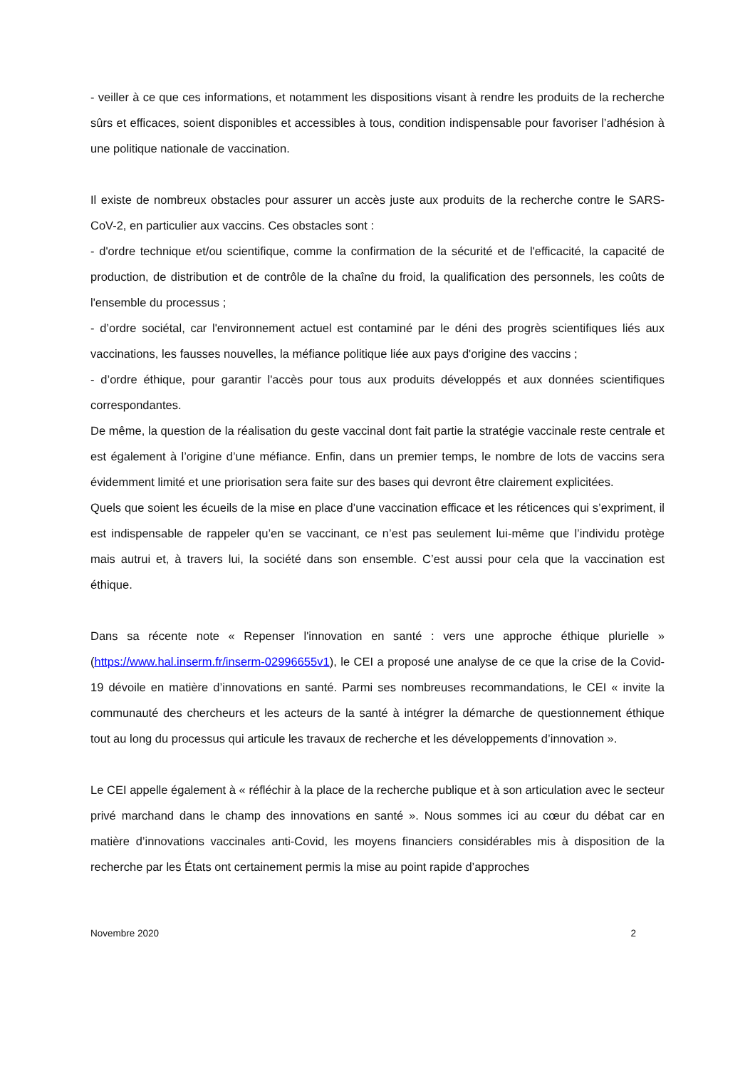- veiller à ce que ces informations, et notamment les dispositions visant à rendre les produits de la recherche sûrs et efficaces, soient disponibles et accessibles à tous, condition indispensable pour favoriser l’adhésion à une politique nationale de vaccination.
Il existe de nombreux obstacles pour assurer un accès juste aux produits de la recherche contre le SARS-CoV-2, en particulier aux vaccins. Ces obstacles sont :
- d'ordre technique et/ou scientifique, comme la confirmation de la sécurité et de l'efficacité, la capacité de production, de distribution et de contrôle de la chaîne du froid, la qualification des personnels, les coûts de l'ensemble du processus ;
- d’ordre sociétal, car l'environnement actuel est contaminé par le déni des progrès scientifiques liés aux vaccinations, les fausses nouvelles, la méfiance politique liée aux pays d'origine des vaccins ;
- d’ordre éthique, pour garantir l'accès pour tous aux produits développés et aux données scientifiques correspondantes.
De même, la question de la réalisation du geste vaccinal dont fait partie la stratégie vaccinale reste centrale et est également à l’origine d’une méfiance. Enfin, dans un premier temps, le nombre de lots de vaccins sera évidemment limité et une priorisation sera faite sur des bases qui devront être clairement explicitées.
Quels que soient les écueils de la mise en place d’une vaccination efficace et les réticences qui s’expriment, il est indispensable de rappeler qu’en se vaccinant, ce n’est pas seulement lui-même que l’individu protège mais autrui et, à travers lui, la société dans son ensemble. C’est aussi pour cela que la vaccination est éthique.
Dans sa récente note « Repenser l'innovation en santé : vers une approche éthique plurielle » (https://www.hal.inserm.fr/inserm-02996655v1), le CEI a proposé une analyse de ce que la crise de la Covid-19 dévoile en matière d’innovations en santé. Parmi ses nombreuses recommandations, le CEI « invite la communauté des chercheurs et les acteurs de la santé à intégrer la démarche de questionnement éthique tout au long du processus qui articule les travaux de recherche et les développements d’innovation ».
Le CEI appelle également à « réfléchir à la place de la recherche publique et à son articulation avec le secteur privé marchand dans le champ des innovations en santé ». Nous sommes ici au cœur du débat car en matière d’innovations vaccinales anti-Covid, les moyens financiers considérables mis à disposition de la recherche par les États ont certainement permis la mise au point rapide d’approches
Novembre 2020 2